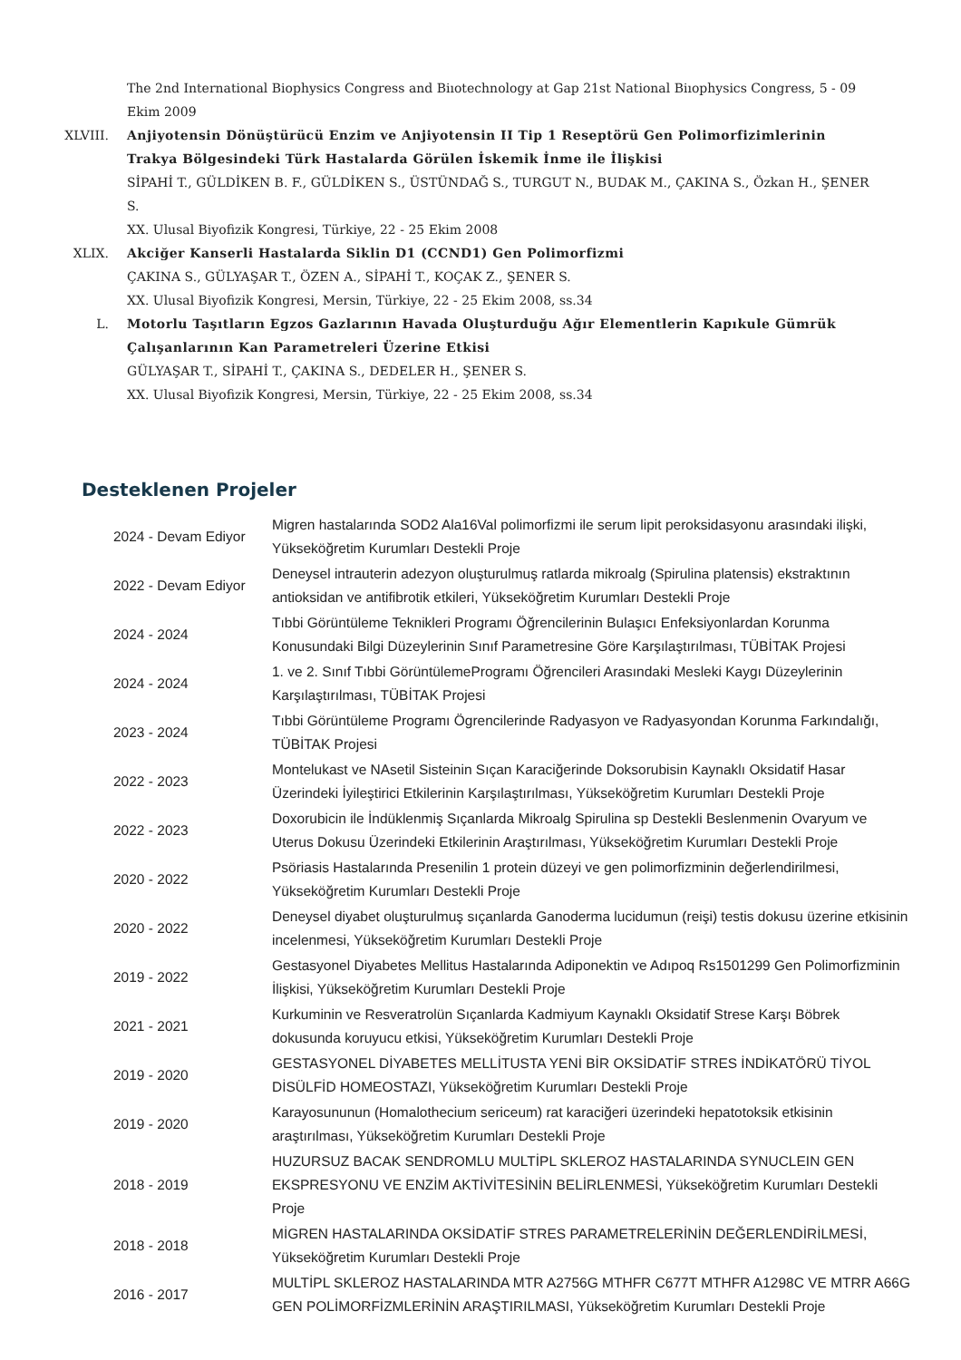The 2nd International Biophysics Congress and Biıotechnology at Gap 21st National Biıophysics Congress, 5 - 09 Ekim 2009
XLVIII.
Anjiyotensin Dönüştürücü Enzim ve Anjiyotensin II Tip 1 Reseptörü Gen Polimorfizimlerinin Trakya Bölgesindeki Türk Hastalarda Görülen İskemik İnme ile İlişkisi
SİPAHİ T., GÜLDİKEN B. F., GÜLDİKEN S., ÜSTÜNDAĞ S., TURGUT N., BUDAK M., ÇAKINA S., Özkan H., ŞENER S.
XX. Ulusal Biyofizik Kongresi, Türkiye, 22 - 25 Ekim 2008
XLIX.
Akciğer Kanserli Hastalarda Siklin D1 (CCND1) Gen Polimorfizmi
ÇAKINA S., GÜLYAŞAR T., ÖZEN A., SİPAHİ T., KOÇAK Z., ŞENER S.
XX. Ulusal Biyofizik Kongresi, Mersin, Türkiye, 22 - 25 Ekim 2008, ss.34
L.
Motorlu Taşıtların Egzos Gazlarının Havada Oluşturduğu Ağır Elementlerin Kapıkule Gümrük Çalışanlarının Kan Parametreleri Üzerine Etkisi
GÜLYAŞAR T., SİPAHİ T., ÇAKINA S., DEDELER H., ŞENER S.
XX. Ulusal Biyofizik Kongresi, Mersin, Türkiye, 22 - 25 Ekim 2008, ss.34
Desteklenen Projeler
| 2024 - Devam Ediyor | Migren hastalarında SOD2 Ala16Val polimorfizmi ile serum lipit peroksidasyonu arasındaki ilişki, Yükseköğretim Kurumları Destekli Proje |
| 2022 - Devam Ediyor | Deneysel intrauterin adezyon oluşturulmuş ratlarda mikroalg (Spirulina platensis) ekstraktının antioksidan ve antifibrotik etkileri, Yükseköğretim Kurumları Destekli Proje |
| 2024 - 2024 | Tıbbi Görüntüleme Teknikleri Programı Öğrencilerinin Bulaşıcı Enfeksiyonlardan Korunma Konusundaki Bilgi Düzeylerinin Sınıf Parametresine Göre Karşılaştırılması, TÜBİTAK Projesi |
| 2024 - 2024 | 1. ve 2. Sınıf Tıbbi GörüntülemeProgramı Öğrencileri Arasındaki Mesleki Kaygı Düzeylerinin Karşılaştırılması, TÜBİTAK Projesi |
| 2023 - 2024 | Tıbbi Görüntüleme Programı Ögrencilerinde Radyasyon ve Radyasyondan Korunma Farkındalığı, TÜBİTAK Projesi |
| 2022 - 2023 | Montelukast ve NAsetil Sisteinin Sıçan Karaciğerinde Doksorubisin Kaynaklı Oksidatif Hasar Üzerindeki İyileştirici Etkilerinin Karşılaştırılması, Yükseköğretim Kurumları Destekli Proje |
| 2022 - 2023 | Doxorubicin ile İndüklenmiş Sıçanlarda Mikroalg Spirulina sp Destekli Beslenmenin Ovaryum ve Uterus Dokusu Üzerindeki Etkilerinin Araştırılması, Yükseköğretim Kurumları Destekli Proje |
| 2020 - 2022 | Psöriasis Hastalarında Presenilin 1 protein düzeyi ve gen polimorfizminin değerlendirilmesi, Yükseköğretim Kurumları Destekli Proje |
| 2020 - 2022 | Deneysel diyabet oluşturulmuş sıçanlarda Ganoderma lucidumun (reişi) testis dokusu üzerine etkisinin incelenmesi, Yükseköğretim Kurumları Destekli Proje |
| 2019 - 2022 | Gestasyonel Diyabetes Mellitus Hastalarında Adiponektin ve Adıpoq Rs1501299 Gen Polimorfizminin İlişkisi, Yükseköğretim Kurumları Destekli Proje |
| 2021 - 2021 | Kurkuminin ve Resveratrolün Sıçanlarda Kadmiyum Kaynaklı Oksidatif Strese Karşı Böbrek dokusunda koruyucu etkisi, Yükseköğretim Kurumları Destekli Proje |
| 2019 - 2020 | GESTASYONEL DİYABETES MELLİTUSTA YENİ BİR OKSİDATİF STRES İNDİKATÖRÜ TİYOL DİSÜLFİD HOMEOSTAZI, Yükseköğretim Kurumları Destekli Proje |
| 2019 - 2020 | Karayosununun (Homalothecium sericeum) rat karaciğeri üzerindeki hepatotoksik etkisinin araştırılması, Yükseköğretim Kurumları Destekli Proje |
| 2018 - 2019 | HUZURSUZ BACAK SENDROMLU MULTİPL SKLEROZ HASTALARINDA SYNUCLEIN GEN EKSPRESYONU VE ENZİM AKTİVİTESİNİN BELİRLENMESİ, Yükseköğretim Kurumları Destekli Proje |
| 2018 - 2018 | MİGREN HASTALARINDA OKSİDATİF STRES PARAMETRELERİNİN DEĞERLENDİRİLMESİ, Yükseköğretim Kurumları Destekli Proje |
| 2016 - 2017 | MULTİPL SKLEROZ HASTALARINDA MTR A2756G MTHFR C677T MTHFR A1298C VE MTRR A66G GEN POLİMORFİZMLERİNİN ARAŞTIRILMASI, Yükseköğretim Kurumları Destekli Proje |